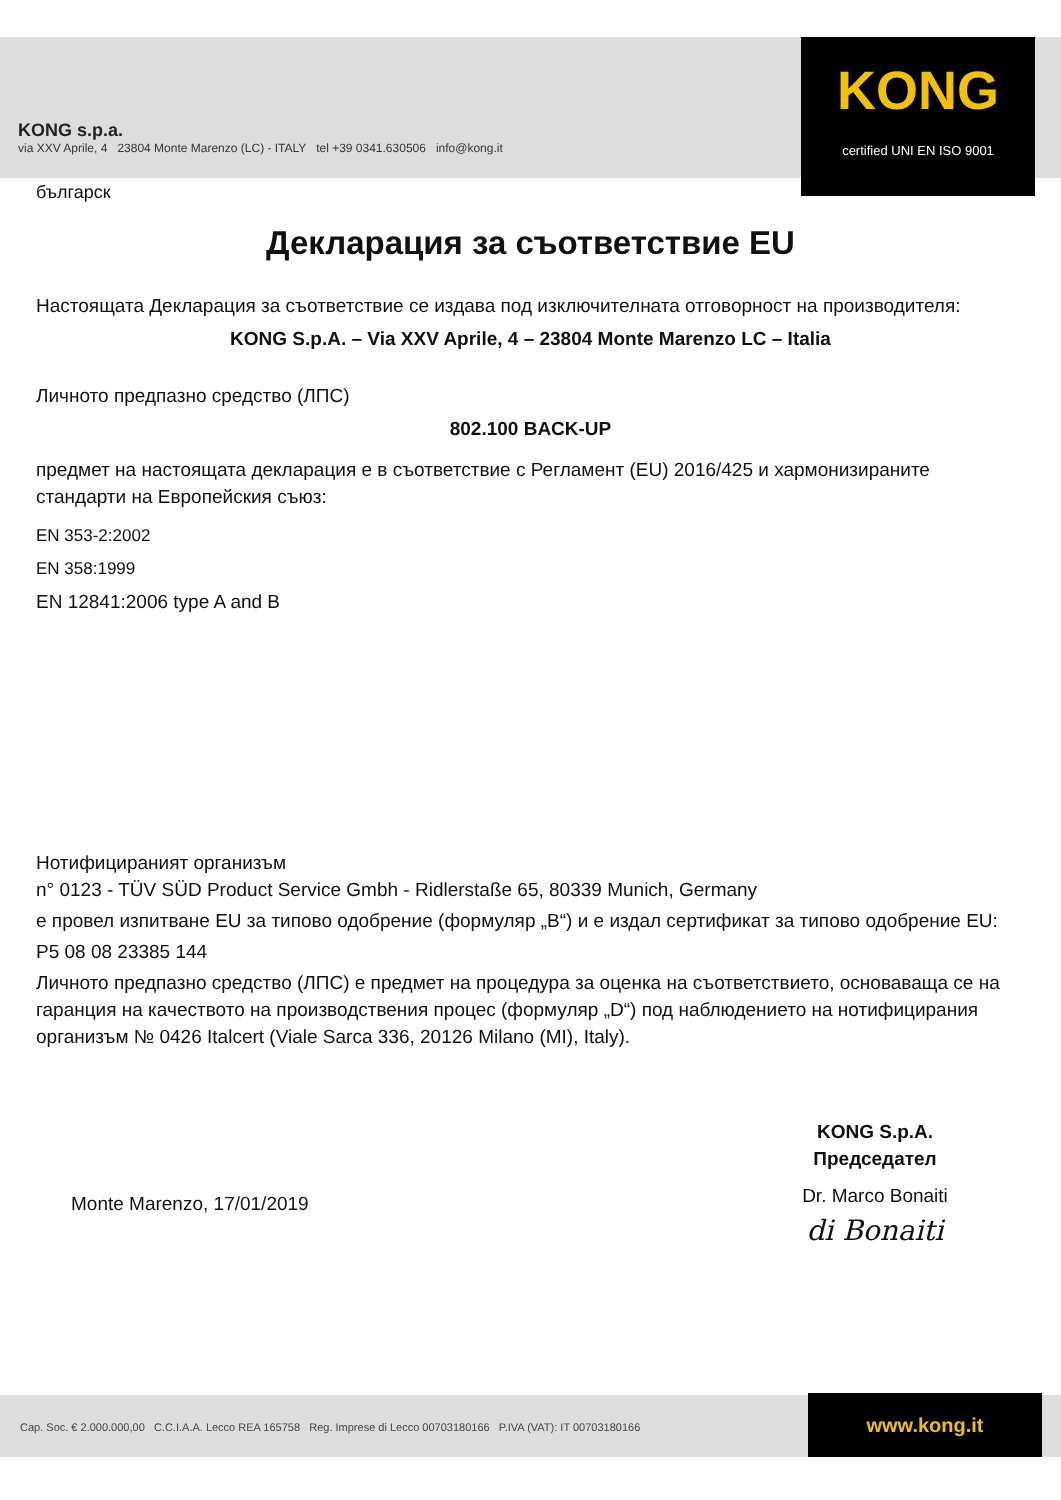KONG
certified UNI EN ISO 9001
KONG s.p.a.
via XXV Aprile, 4 23804 Monte Marenzo (LC) - ITALY tel +39 0341.630506 info@kong.it
българск
Декларация за съответствие EU
Настоящата Декларация за съответствие се издава под изключителната отговорност на производителя:
KONG S.p.A. – Via XXV Aprile, 4 – 23804 Monte Marenzo LC – Italia
Личното предпазно средство (ЛПС)
802.100 BACK-UP
предмет на настоящата декларация е в съответствие с Регламент (EU) 2016/425 и хармонизираните стандарти на Европейския съюз:
EN 353-2:2002
EN 358:1999
EN 12841:2006 type A and B
Нотифицираният организъм
n° 0123 - TÜV SÜD Product Service Gmbh - Ridlerstaße 65, 80339 Munich, Germany
е провел изпитване EU за типово одобрение (формуляр „B“) и е издал сертификат за типово одобрение EU:
P5 08 08 23385 144
Личното предпазно средство (ЛПС) е предмет на процедура за оценка на съответствието, основаваща се на гаранция на качеството на производствения процес (формуляр „D“) под наблюдението на нотифицирания организъм № 0426 Italcert (Viale Sarca 336, 20126 Milano (MI), Italy).
Monte Marenzo, 17/01/2019
KONG S.p.A.
Председател
Dr. Marco Bonaiti
di Bonaiti
Cap. Soc. € 2.000.000,00 C.C.I.A.A. Lecco REA 165758 Reg. Imprese di Lecco 00703180166 P.IVA (VAT): IT 00703180166 www.kong.it